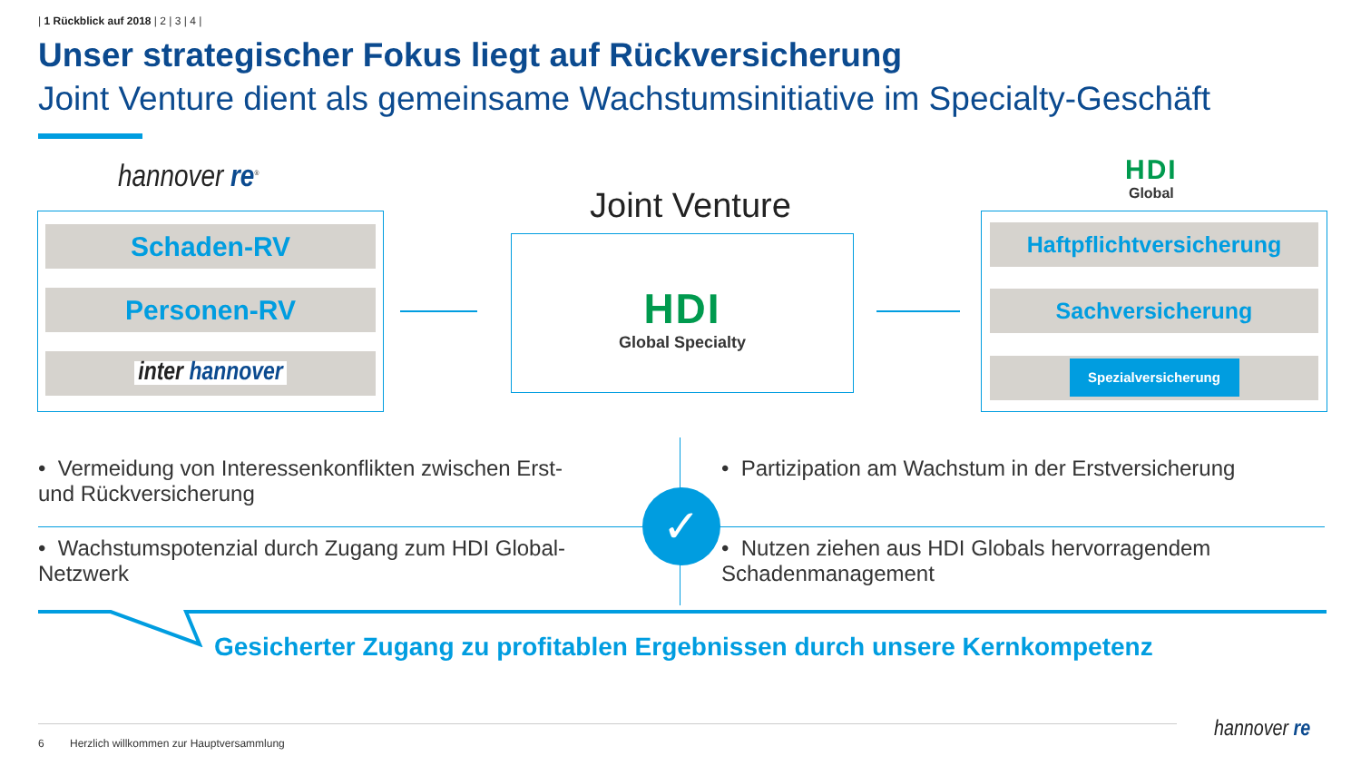| 1 Rückblick auf 2018 | 2 | 3 | 4 |
Unser strategischer Fokus liegt auf Rückversicherung
Joint Venture dient als gemeinsame Wachstumsinitiative im Specialty-Geschäft
hannover re<sup>®</sup>
Schaden-RV
Personen-RV
inter hannover
Joint Venture
HDI
Global Specialty
HDI
Global
Haftpflichtversicherung
Sachversicherung
Spezialversicherung
✓
• Vermeidung von Interessenkonflikten zwischen Erst- und Rückversicherung
• Wachstumspotenzial durch Zugang zum HDI Global-Netzwerk
• Partizipation am Wachstum in der Erstversicherung
• Nutzen ziehen aus HDI Globals hervorragendem Schadenmanagement
Gesicherter Zugang zu profitablen Ergebnissen durch unsere Kernkompetenz
6
Herzlich willkommen zur Hauptversammlung
hannover re